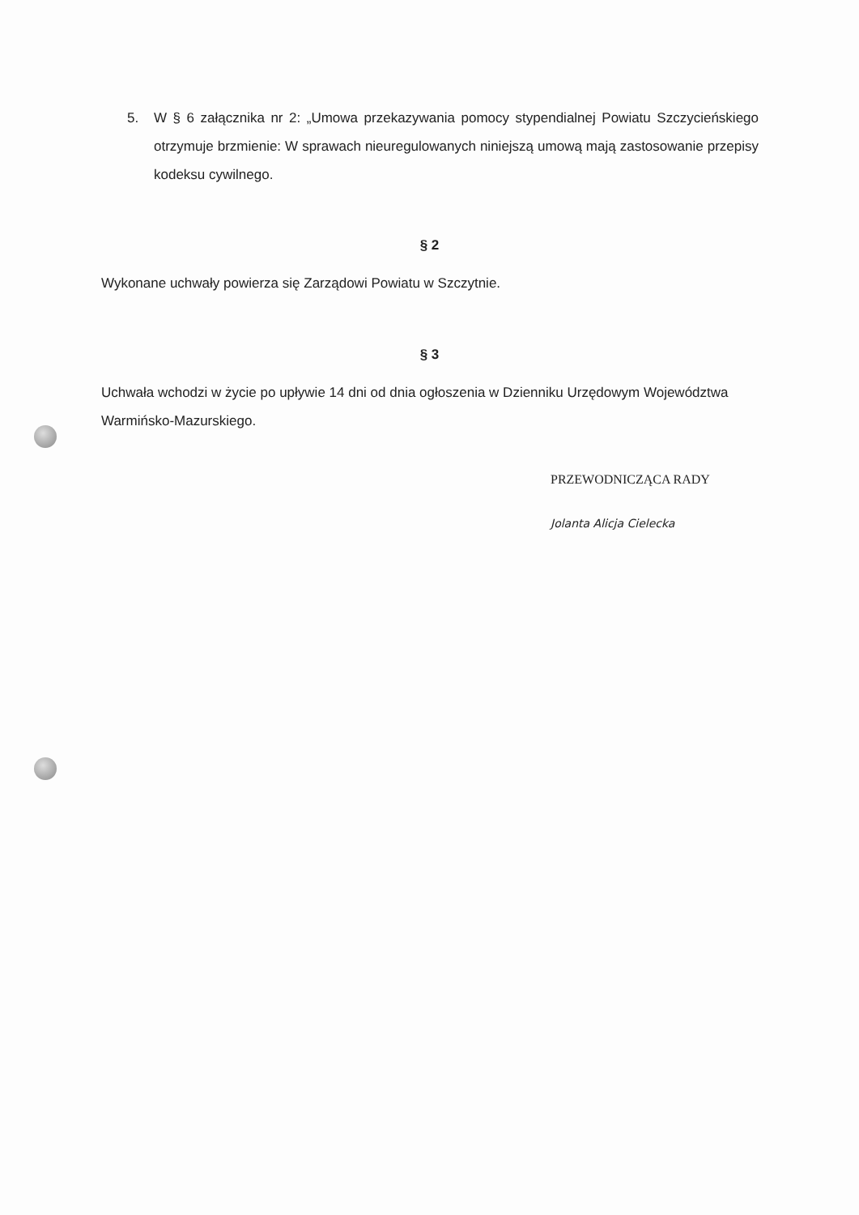5. W § 6 załącznika nr 2: „Umowa przekazywania pomocy stypendialnej Powiatu Szczycieńskiego otrzymuje brzmienie: W sprawach nieuregulowanych niniejszą umową mają zastosowanie przepisy kodeksu cywilnego.
§ 2
Wykonane uchwały powierza się Zarządowi Powiatu w Szczytnie.
§ 3
Uchwała wchodzi w życie po upływie 14 dni od dnia ogłoszenia w Dzienniku Urzędowym Województwa Warmińsko-Mazurskiego.
PRZEWODNICZĄCA RADY
Jolanta Alicja Cielecka